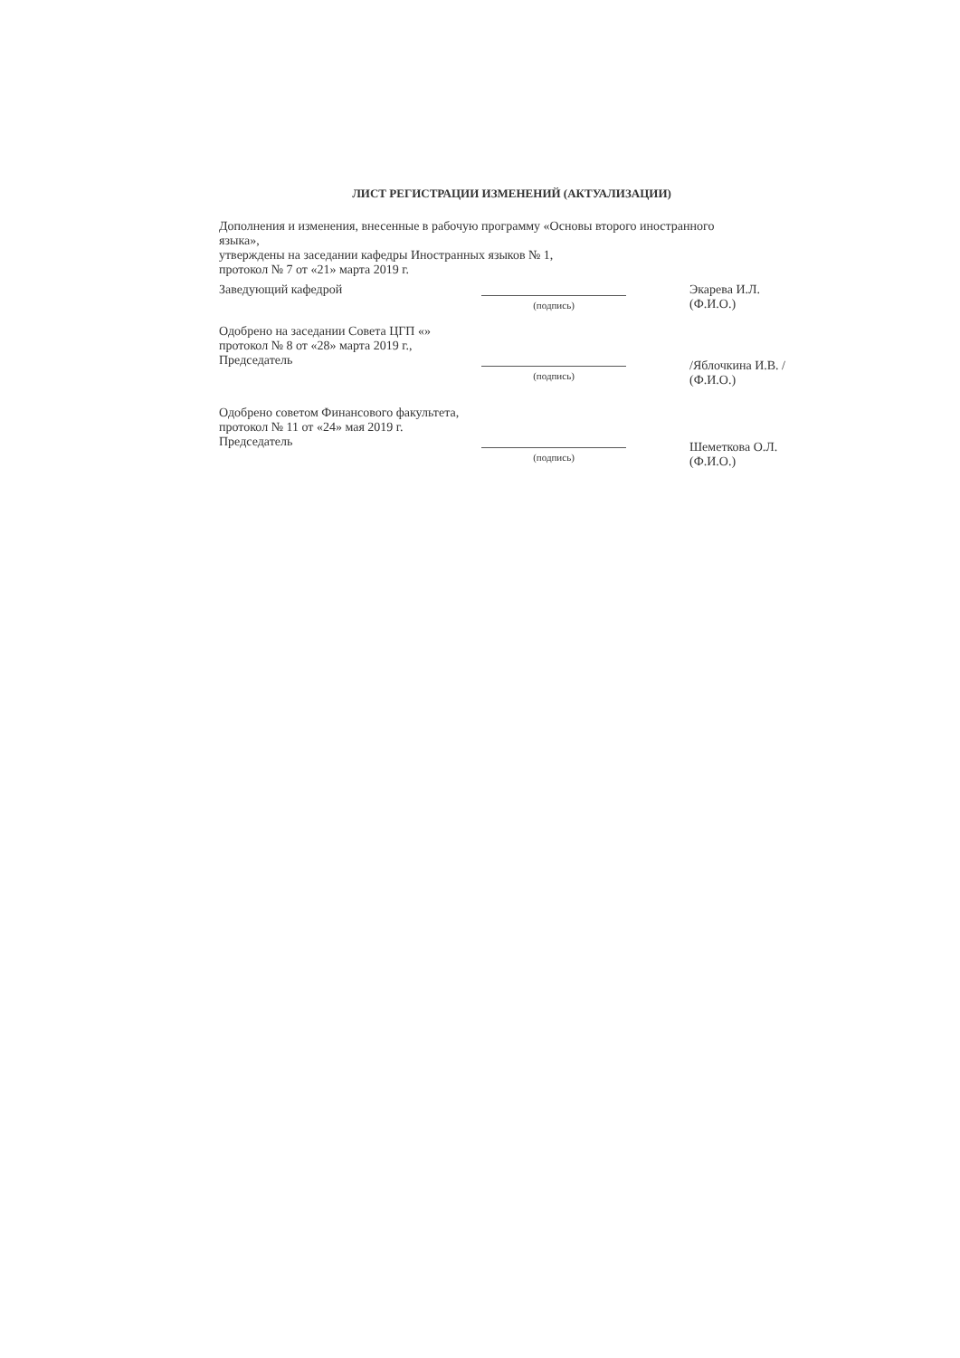ЛИСТ РЕГИСТРАЦИИ ИЗМЕНЕНИЙ (АКТУАЛИЗАЦИИ)
Дополнения и изменения, внесенные в рабочую программу «Основы второго иностранного языка»,
утверждены на заседании кафедры Иностранных языков № 1,
протокол № 7 от «21» марта 2019 г.
Заведующий кафедрой
(подпись)
Экарева И.Л.
(Ф.И.О.)
Одобрено на заседании Совета ЦГП «»
протокол № 8 от «28» марта 2019 г.,
Председатель
(подпись)
/Яблочкина И.В. /
(Ф.И.О.)
Одобрено советом Финансового факультета,
протокол № 11 от «24» мая 2019 г.
Председатель
(подпись)
Шеметкова О.Л.
(Ф.И.О.)